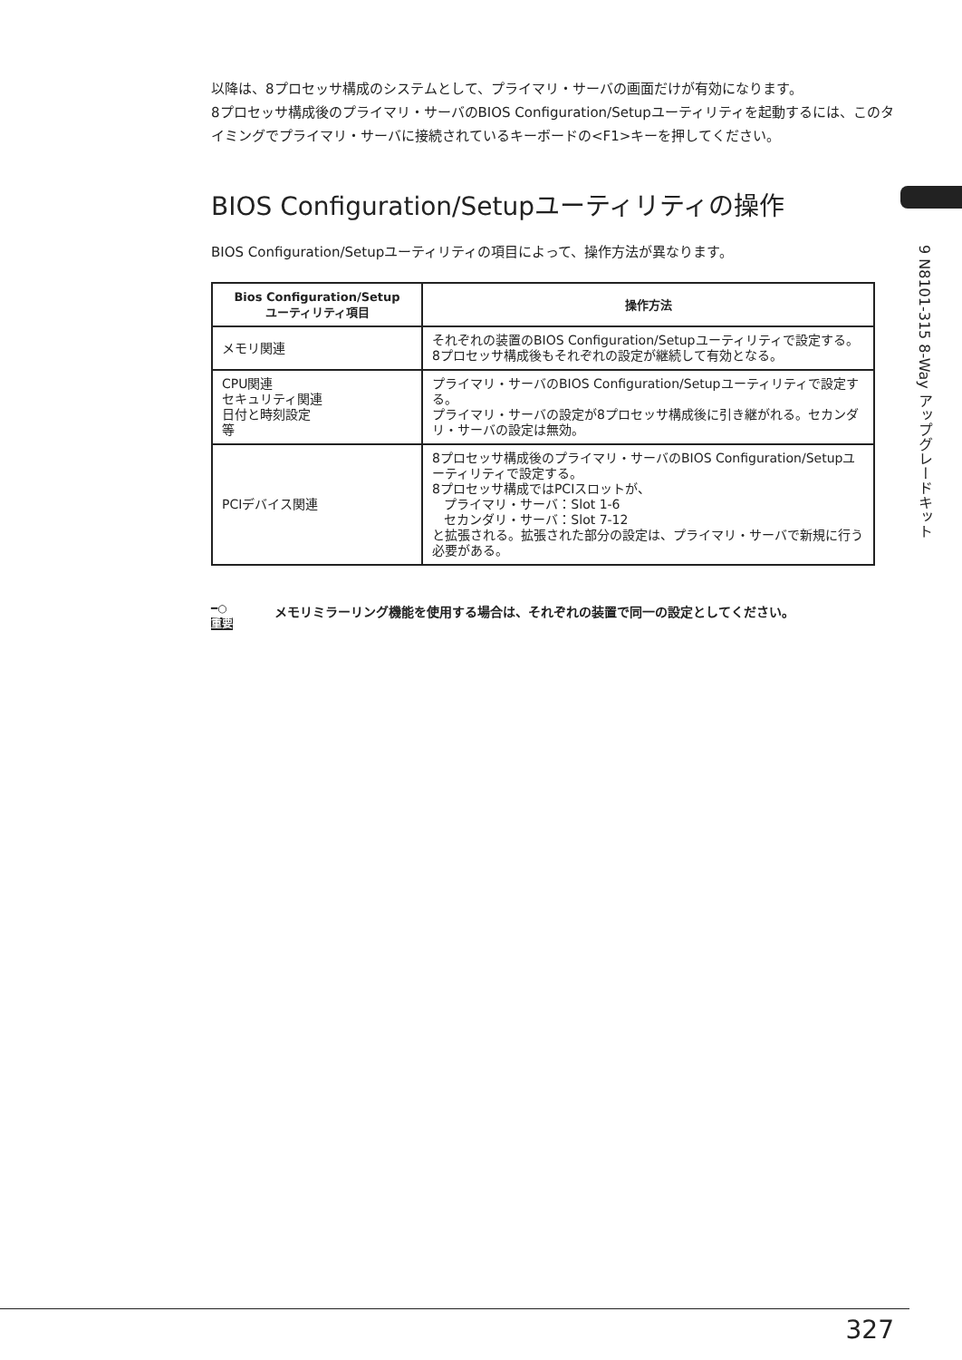9 N8101-315 8-Way アップグレードキット
以降は、8プロセッサ構成のシステムとして、プライマリ・サーバの画面だけが有効になります。
8プロセッサ構成後のプライマリ・サーバのBIOS Configuration/Setupユーティリティを起動するには、このタイミングでプライマリ・サーバに接続されているキーボードの<F1>キーを押してください。
BIOS Configuration/Setupユーティリティの操作
BIOS Configuration/Setupユーティリティの項目によって、操作方法が異なります。
| Bios Configuration/Setup ユーティリティ項目 | 操作方法 |
| --- | --- |
| メモリ関連 | それぞれの装置のBIOS Configuration/Setupユーティリティで設定する。 8プロセッサ構成後もそれぞれの設定が継続して有効となる。 |
| CPU関連 セキュリティ関連 日付と時刻設定 等 | プライマリ・サーバのBIOS Configuration/Setupユーティリティで設定する。 プライマリ・サーバの設定が8プロセッサ構成後に引き継がれる。セカンダリ・サーバの設定は無効。 |
| PCIデバイス関連 | 8プロセッサ構成後のプライマリ・サーバのBIOS Configuration/Setupユーティリティで設定する。 8プロセッサ構成ではPCIスロットが、 プライマリ・サーバ：Slot 1-6 セカンダリ・サーバ：Slot 7-12 と拡張される。拡張された部分の設定は、プライマリ・サーバで新規に行う必要がある。 |
━○
重要
メモリミラーリング機能を使用する場合は、それぞれの装置で同一の設定としてください。
327